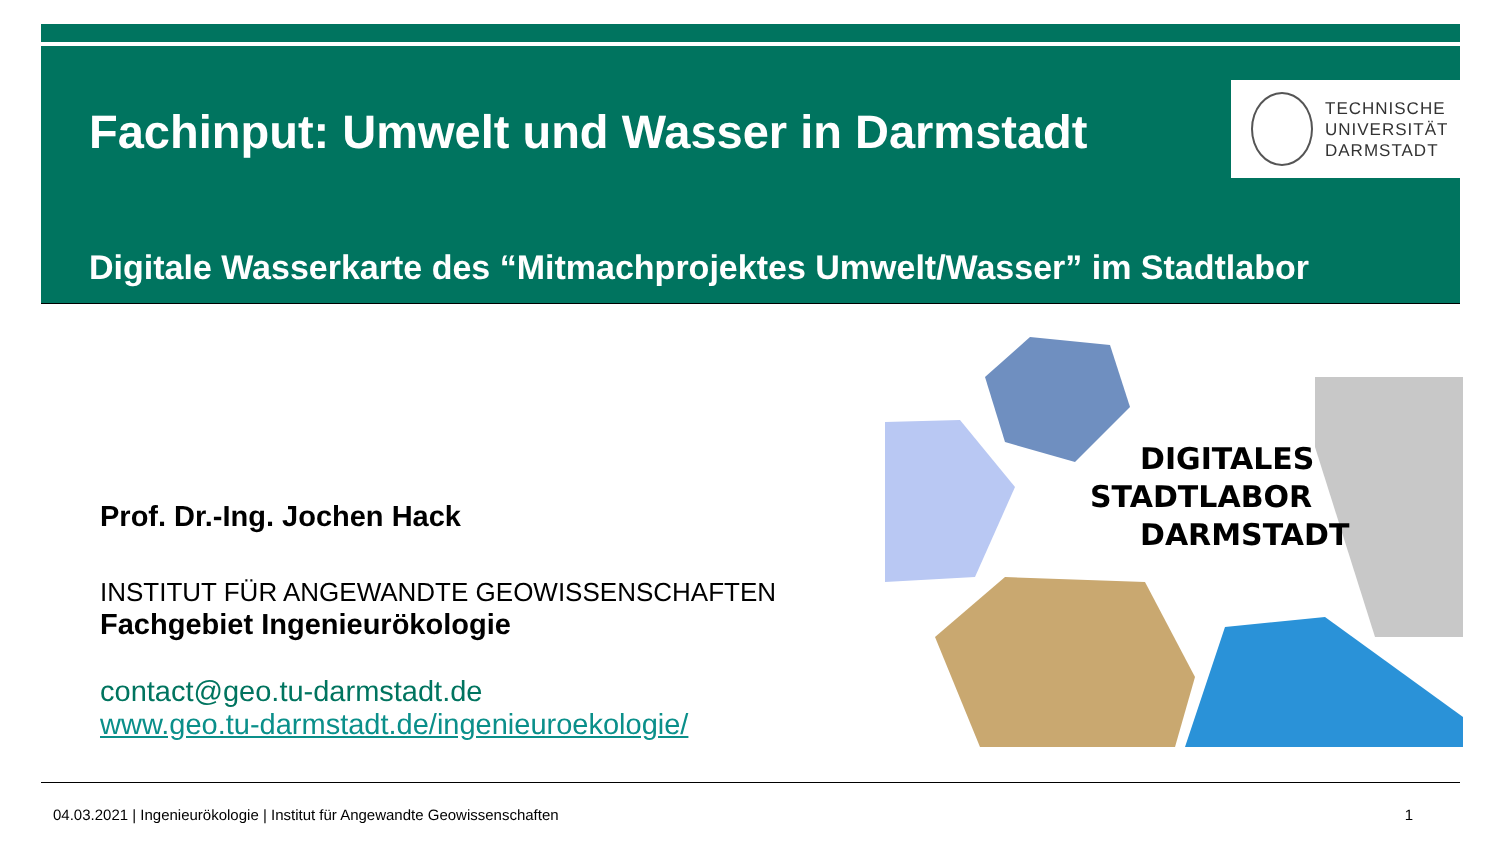Fachinput: Umwelt und Wasser in Darmstadt
TECHNISCHE
UNIVERSITÄT
DARMSTADT
Digitale Wasserkarte des “Mitmachprojektes Umwelt/Wasser” im Stadtlabor
Prof. Dr.-Ing. Jochen Hack
INSTITUT FÜR ANGEWANDTE GEOWISSENSCHAFTEN
Fachgebiet Ingenieurökologie
contact@geo.tu-darmstadt.de
www.geo.tu-darmstadt.de/ingenieuroekologie/
DIGITALES
STADTLABOR
DARMSTADT
04.03.2021 | Ingenieurökologie | Institut für Angewandte Geowissenschaften 1